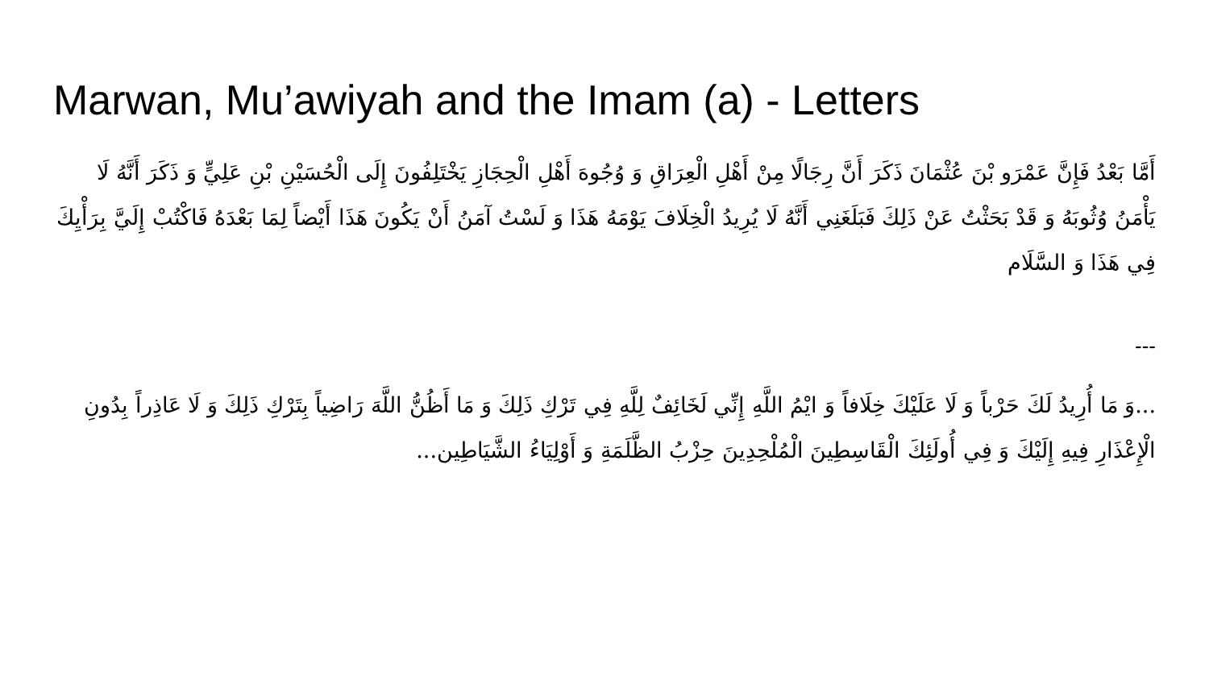Marwan, Mu’awiyah and the Imam (a) - Letters
أَمَّا بَعْدُ فَإِنَّ عَمْرَو بْنَ عُثْمَانَ ذَكَرَ أَنَّ رِجَالًا مِنْ أَهْلِ الْعِرَاقِ وَ وُجُوهَ أَهْلِ الْحِجَازِ يَخْتَلِفُونَ إِلَى الْحُسَيْنِ بْنِ عَلِيٍّ وَ ذَكَرَ أَنَّهُ لَا يَأْمَنُ وُثُوبَهُ وَ قَدْ بَحَثْتُ عَنْ ذَلِكَ فَبَلَغَنِي أَنَّهُ لَا يُرِيدُ الْخِلَافَ يَوْمَهُ هَذَا وَ لَسْتُ آمَنُ أَنْ يَكُونَ هَذَا أَيْضاً لِمَا بَعْدَهُ فَاكْتُبْ إِلَيَّ بِرَأْيِكَ فِي هَذَا وَ السَّلَام
---
...وَ مَا أُرِيدُ لَكَ حَرْباً وَ لَا عَلَيْكَ خِلَافاً وَ ايْمُ اللَّهِ إِنِّي لَخَائِفٌ لِلَّهِ فِي تَرْكِ ذَلِكَ وَ مَا أَظُنُّ اللَّهَ رَاضِياً بِتَرْكِ ذَلِكَ وَ لَا عَاذِراً بِدُونِ الْإِعْذَارِ فِيهِ إِلَيْكَ وَ فِي أُولَئِكَ الْقَاسِطِينَ الْمُلْحِدِينَ حِزْبُ الظَّلَمَةِ وَ أَوْلِيَاءُ الشَّيَاطِين...